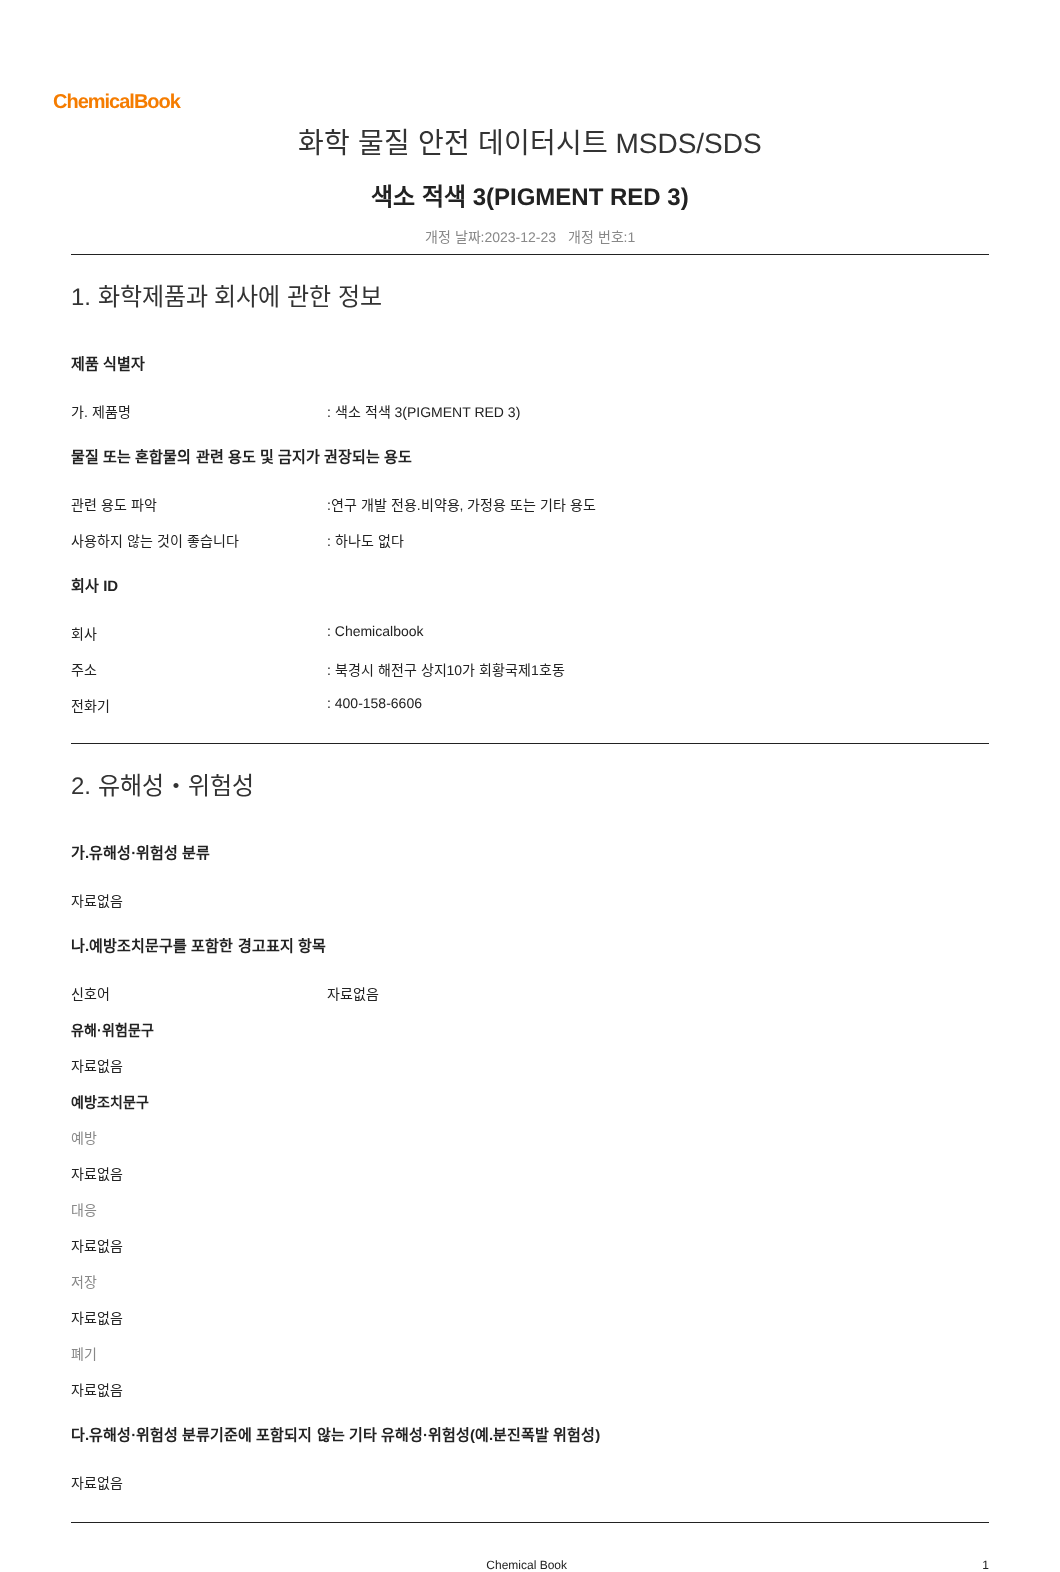ChemicalBook
화학 물질 안전 데이터시트 MSDS/SDS
색소 적색 3(PIGMENT RED 3)
개정 날짜:2023-12-23 개정 번호:1
1. 화학제품과 회사에 관한 정보
제품 식별자
가. 제품명: 색소 적색 3(PIGMENT RED 3)
물질 또는 혼합물의 관련 용도 및 금지가 권장되는 용도
관련 용도 파악:연구 개발 전용.비약용, 가정용 또는 기타 용도
사용하지 않는 것이 좋습니다: 하나도 없다
회사 ID
회사: Chemicalbook
주소: 북경시 해전구 상지10가 회황국제1호동
전화기: 400-158-6606
2. 유해성・위험성
가.유해성·위험성 분류
자료없음
나.예방조치문구를 포함한 경고표지 항목
신호어 자료없음
유해·위험문구
자료없음
예방조치문구
예방
자료없음
대응
자료없음
저장
자료없음
폐기
자료없음
다.유해성·위험성 분류기준에 포함되지 않는 기타 유해성·위험성(예.분진폭발 위험성)
자료없음
Chemical Book 1